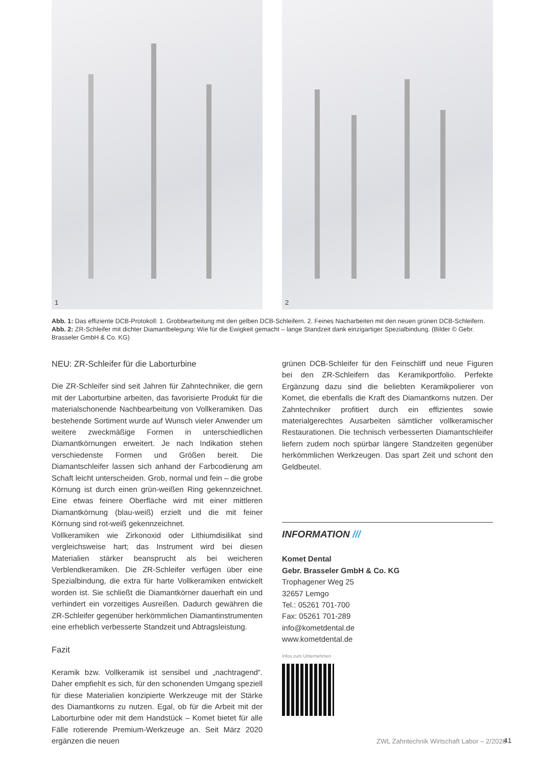1
2
Abb. 1: Das effiziente DCB-Protokoll: 1. Grobbearbeitung mit den gelben DCB-Schleifern. 2. Feines Nacharbeiten mit den neuen grünen DCB-Schleifern. Abb. 2: ZR-Schleifer mit dichter Diamantbelegung: Wie für die Ewigkeit gemacht – lange Standzeit dank einzigartiger Spezialbindung. (Bilder © Gebr. Brasseler GmbH & Co. KG)
NEU: ZR-Schleifer für die Laborturbine
Die ZR-Schleifer sind seit Jahren für Zahntechniker, die gern mit der Laborturbine arbeiten, das favorisierte Produkt für die materialschonende Nachbearbeitung von Vollkeramiken. Das bestehende Sortiment wurde auf Wunsch vieler Anwender um weitere zweckmäßige Formen in unterschiedlichen Diamantkörnungen erweitert. Je nach Indikation stehen verschiedenste Formen und Größen bereit. Die Diamantschleifer lassen sich anhand der Farbcodierung am Schaft leicht unterscheiden. Grob, normal und fein – die grobe Körnung ist durch einen grün-weißen Ring gekennzeichnet. Eine etwas feinere Oberfläche wird mit einer mittleren Diamantkörnung (blau-weiß) erzielt und die mit feiner Körnung sind rot-weiß gekennzeichnet.
Vollkeramiken wie Zirkonoxid oder Lithiumdisilikat sind vergleichsweise hart; das Instrument wird bei diesen Materialien stärker beansprucht als bei weicheren Verblendkeramiken. Die ZR-Schleifer verfügen über eine Spezialbindung, die extra für harte Vollkeramiken entwickelt worden ist. Sie schließt die Diamantkörner dauerhaft ein und verhindert ein vorzeitiges Ausreißen. Dadurch gewähren die ZR-Schleifer gegenüber herkömmlichen Diamantinstrumenten eine erheblich verbesserte Standzeit und Abtragsleistung.
Fazit
Keramik bzw. Vollkeramik ist sensibel und „nachtragend“. Daher empfiehlt es sich, für den schonenden Umgang speziell für diese Materialien konzipierte Werkzeuge mit der Stärke des Diamantkorns zu nutzen. Egal, ob für die Arbeit mit der Laborturbine oder mit dem Handstück – Komet bietet für alle Fälle rotierende Premium-Werkzeuge an. Seit März 2020 ergänzen die neuen
grünen DCB-Schleifer für den Feinschliff und neue Figuren bei den ZR-Schleifern das Keramikportfolio. Perfekte Ergänzung dazu sind die beliebten Keramikpolierer von Komet, die ebenfalls die Kraft des Diamantkorns nutzen. Der Zahntechniker profitiert durch ein effizientes sowie materialgerechtes Ausarbeiten sämtlicher vollkeramischer Restaurationen. Die technisch verbesserten Diamantschleifer liefern zudem noch spürbar längere Standzeiten gegenüber herkömmlichen Werkzeugen. Das spart Zeit und schont den Geldbeutel.
INFORMATION ///
Komet Dental
Gebr. Brasseler GmbH & Co. KG
Trophagener Weg 25
32657 Lemgo
Tel.: 05261 701-700
Fax: 05261 701-289
info@kometdental.de
www.kometdental.de
Infos zum Unternehmen
ZWL Zahntechnik Wirtschaft Labor – 2/2020
41